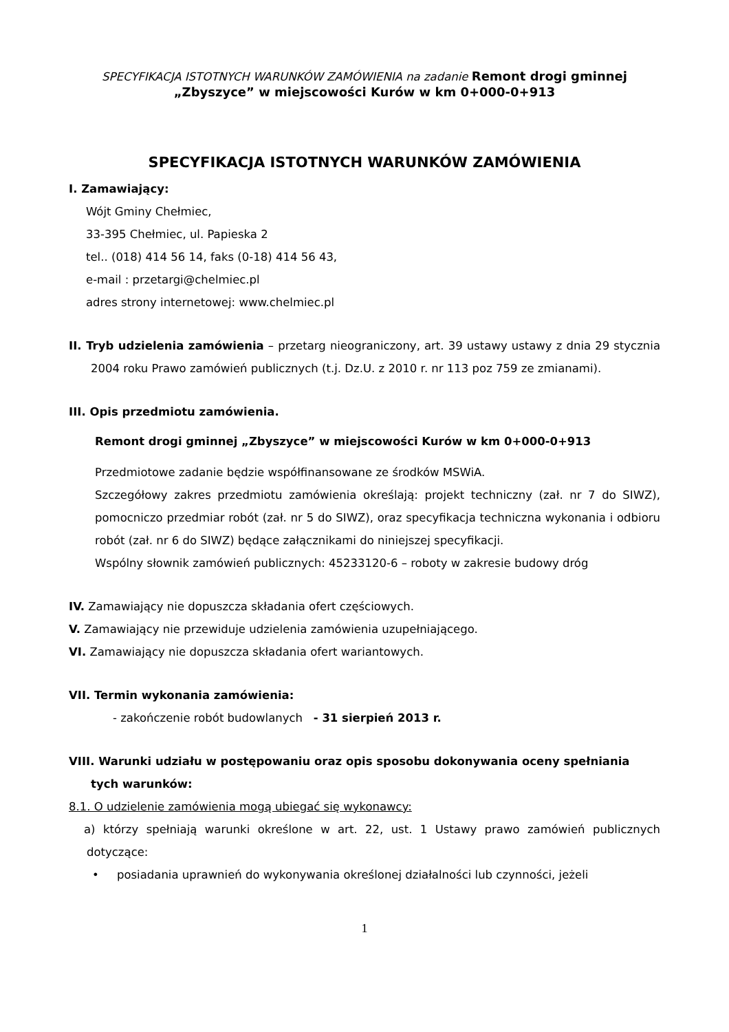SPECYFIKACJA ISTOTNYCH WARUNKÓW ZAMÓWIENIA na zadanie Remont drogi gminnej
„Zbyszyce” w miejscowości Kurów w km 0+000-0+913
SPECYFIKACJA ISTOTNYCH WARUNKÓW ZAMÓWIENIA
I. Zamawiający:
Wójt Gminy Chełmiec,
33-395 Chełmiec, ul. Papieska 2
tel.. (018) 414 56 14, faks (0-18) 414 56 43,
e-mail : przetargi@chelmiec.pl
adres strony internetowej: www.chelmiec.pl
II. Tryb udzielenia zamówienia – przetarg nieograniczony, art. 39 ustawy ustawy z dnia 29 stycznia 2004 roku Prawo zamówień publicznych (t.j. Dz.U. z 2010 r. nr 113 poz 759 ze zmianami).
III. Opis przedmiotu zamówienia.
Remont drogi gminnej „Zbyszyce” w miejscowości Kurów w km 0+000-0+913
Przedmiotowe zadanie będzie współfinansowane ze środków MSWiA.
Szczegółowy zakres przedmiotu zamówienia określają: projekt techniczny (zał. nr 7 do SIWZ), pomocniczo przedmiar robót (zał. nr 5 do SIWZ), oraz specyfikacja techniczna wykonania i odbioru robót (zał. nr 6 do SIWZ) będące załącznikami do niniejszej specyfikacji.
Wspólny słownik zamówień publicznych: 45233120-6 – roboty w zakresie budowy dróg
IV. Zamawiający nie dopuszcza składania ofert częściowych.
V. Zamawiający nie przewiduje udzielenia zamówienia uzupełniającego.
VI. Zamawiający nie dopuszcza składania ofert wariantowych.
VII. Termin wykonania zamówienia:
- zakończenie robót budowlanych - 31 sierpień 2013 r.
VIII. Warunki udziału w postępowaniu oraz opis sposobu dokonywania oceny spełniania tych warunków:
8.1. O udzielenie zamówienia mogą ubiegać się wykonawcy:
a) którzy spełniają warunki określone w art. 22, ust. 1 Ustawy prawo zamówień publicznych dotyczące:
• posiadania uprawnień do wykonywania określonej działalności lub czynności, jeżeli
1